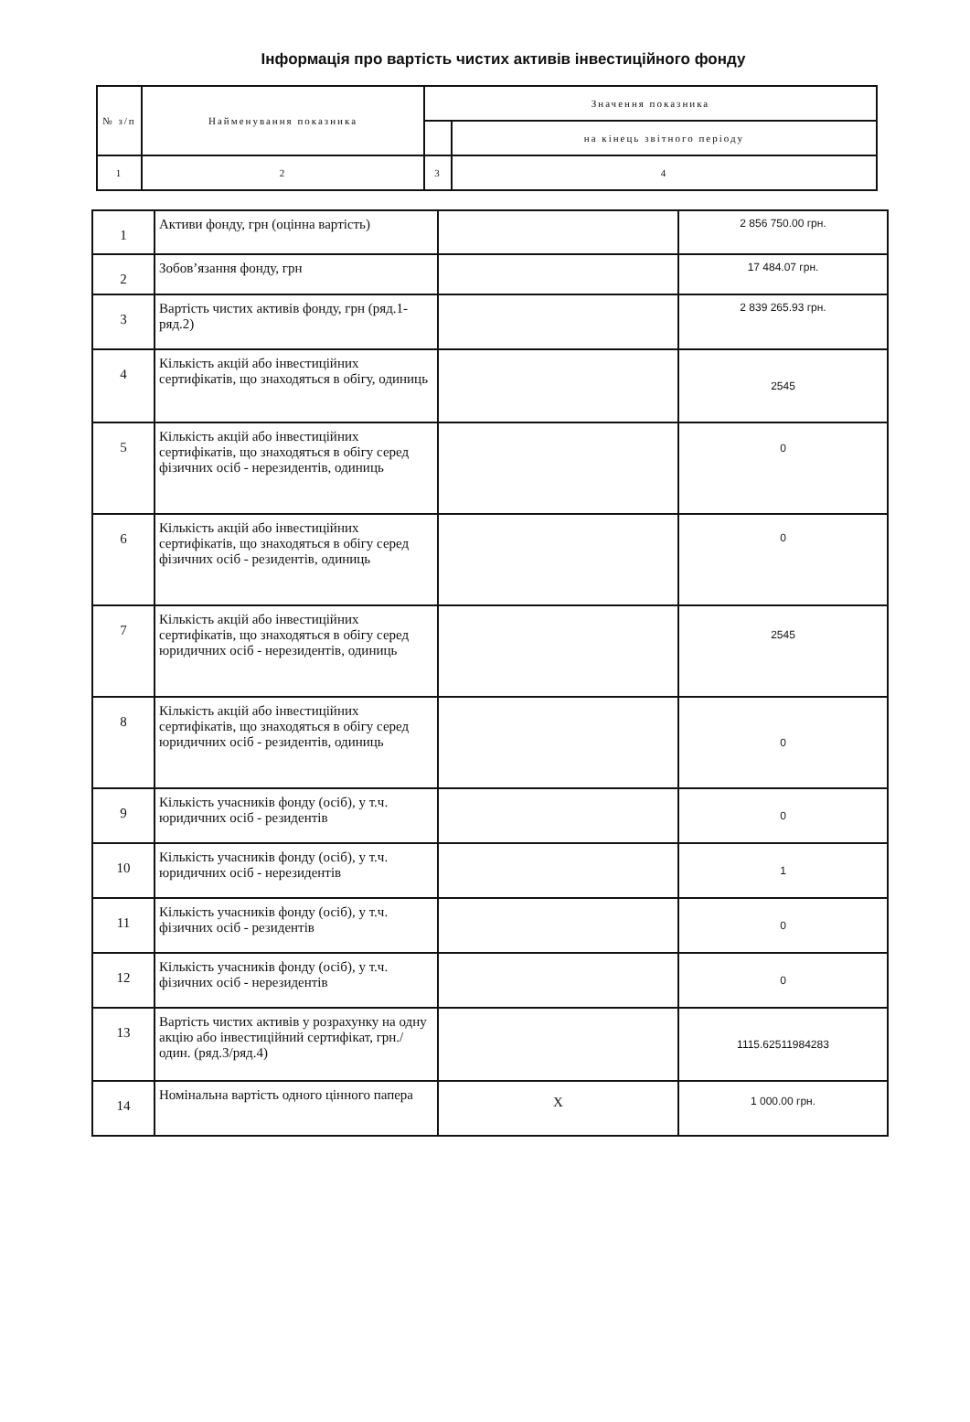Інформація про вартість чистих активів інвестиційного фонду
| № з/п | Найменування показника | Значення показника | |
| --- | --- | --- | --- |
| | | | на кінець звітного періоду |
| 1 | 2 | 3 | 4 |
| 1 | Активи фонду, грн (оцінна вартість) | | 2 856 750.00 грн. |
| 2 | Зобов’язання фонду, грн | | 17 484.07 грн. |
| 3 | Вартість чистих активів фонду, грн (ряд.1- ряд.2) | | 2 839 265.93 грн. |
| 4 | Кількість акцій або інвестиційних сертифікатів, що знаходяться в обігу, одиниць | | 2545 |
| 5 | Кількість акцій або інвестиційних сертифікатів, що знаходяться в обігу серед фізичних осіб - нерезидентів, одиниць | | 0 |
| 6 | Кількість акцій або інвестиційних сертифікатів, що знаходяться в обігу серед фізичних осіб - резидентів, одиниць | | 0 |
| 7 | Кількість акцій або інвестиційних сертифікатів, що знаходяться в обігу серед юридичних осіб - нерезидентів, одиниць | | 2545 |
| 8 | Кількість акцій або інвестиційних сертифікатів, що знаходяться в обігу серед юридичних осіб - резидентів, одиниць | | 0 |
| 9 | Кількість учасників фонду (осіб), у т.ч. юридичних осіб - резидентів | | 0 |
| 10 | Кількість учасників фонду (осіб), у т.ч. юридичних осіб - нерезидентів | | 1 |
| 11 | Кількість учасників фонду (осіб), у т.ч. фізичних осіб - резидентів | | 0 |
| 12 | Кількість учасників фонду (осіб), у т.ч. фізичних осіб - нерезидентів | | 0 |
| 13 | Вартість чистих активів у розрахунку на одну акцію або інвестиційний сертифікат, грн./один. (ряд.3/ряд.4) | | 1115.62511984283 |
| 14 | Номінальна вартість одного цінного папера | X | 1 000.00 грн. |